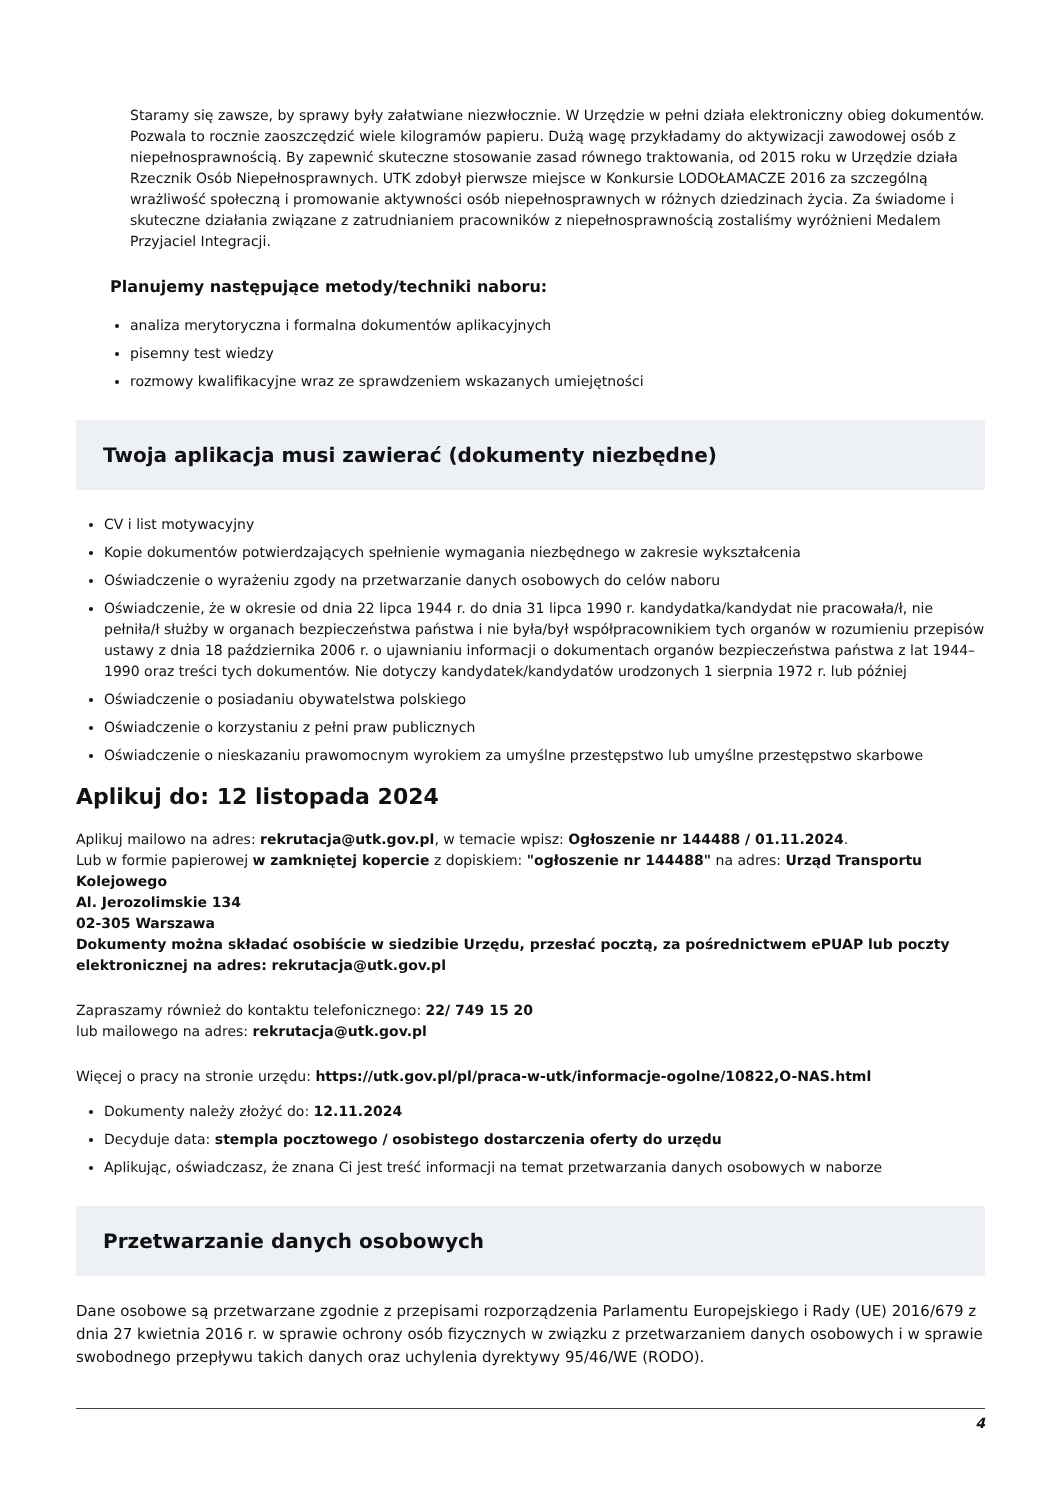Staramy się zawsze, by sprawy były załatwiane niezwłocznie. W Urzędzie w pełni działa elektroniczny obieg dokumentów. Pozwala to rocznie zaoszczędzić wiele kilogramów papieru. Dużą wagę przykładamy do aktywizacji zawodowej osób z niepełnosprawnością. By zapewnić skuteczne stosowanie zasad równego traktowania, od 2015 roku w Urzędzie działa Rzecznik Osób Niepełnosprawnych. UTK zdobył pierwsze miejsce w Konkursie LODOŁAMACZE 2016 za szczególną wrażliwość społeczną i promowanie aktywności osób niepełnosprawnych w różnych dziedzinach życia. Za świadome i skuteczne działania związane z zatrudnianiem pracowników z niepełnosprawnością zostaliśmy wyróżnieni Medalem Przyjaciel Integracji.
Planujemy następujące metody/techniki naboru:
analiza merytoryczna i formalna dokumentów aplikacyjnych
pisemny test wiedzy
rozmowy kwalifikacyjne wraz ze sprawdzeniem wskazanych umiejętności
Twoja aplikacja musi zawierać (dokumenty niezbędne)
CV i list motywacyjny
Kopie dokumentów potwierdzających spełnienie wymagania niezbędnego w zakresie wykształcenia
Oświadczenie o wyrażeniu zgody na przetwarzanie danych osobowych do celów naboru
Oświadczenie, że w okresie od dnia 22 lipca 1944 r. do dnia 31 lipca 1990 r. kandydatka/kandydat nie pracowała/ł, nie pełniła/ł służby w organach bezpieczeństwa państwa i nie była/był współpracownikiem tych organów w rozumieniu przepisów ustawy z dnia 18 października 2006 r. o ujawnianiu informacji o dokumentach organów bezpieczeństwa państwa z lat 1944–1990 oraz treści tych dokumentów. Nie dotyczy kandydatek/kandydatów urodzonych 1 sierpnia 1972 r. lub później
Oświadczenie o posiadaniu obywatelstwa polskiego
Oświadczenie o korzystaniu z pełni praw publicznych
Oświadczenie o nieskazaniu prawomocnym wyrokiem za umyślne przestępstwo lub umyślne przestępstwo skarbowe
Aplikuj do: 12 listopada 2024
Aplikuj mailowo na adres: rekrutacja@utk.gov.pl, w temacie wpisz: Ogłoszenie nr 144488 / 01.11.2024.
Lub w formie papierowej w zamkniętej kopercie z dopiskiem: "ogłoszenie nr 144488" na adres: Urząd Transportu Kolejowego
Al. Jerozolimskie 134
02-305 Warszawa
Dokumenty można składać osobiście w siedzibie Urzędu, przesłać pocztą, za pośrednictwem ePUAP lub poczty elektronicznej na adres: rekrutacja@utk.gov.pl
Zapraszamy również do kontaktu telefonicznego: 22/ 749 15 20
lub mailowego na adres: rekrutacja@utk.gov.pl
Więcej o pracy na stronie urzędu: https://utk.gov.pl/pl/praca-w-utk/informacje-ogolne/10822,O-NAS.html
Dokumenty należy złożyć do: 12.11.2024
Decyduje data: stempla pocztowego / osobistego dostarczenia oferty do urzędu
Aplikując, oświadczasz, że znana Ci jest treść informacji na temat przetwarzania danych osobowych w naborze
Przetwarzanie danych osobowych
Dane osobowe są przetwarzane zgodnie z przepisami rozporządzenia Parlamentu Europejskiego i Rady (UE) 2016/679 z dnia 27 kwietnia 2016 r. w sprawie ochrony osób fizycznych w związku z przetwarzaniem danych osobowych i w sprawie swobodnego przepływu takich danych oraz uchylenia dyrektywy 95/46/WE (RODO).
4